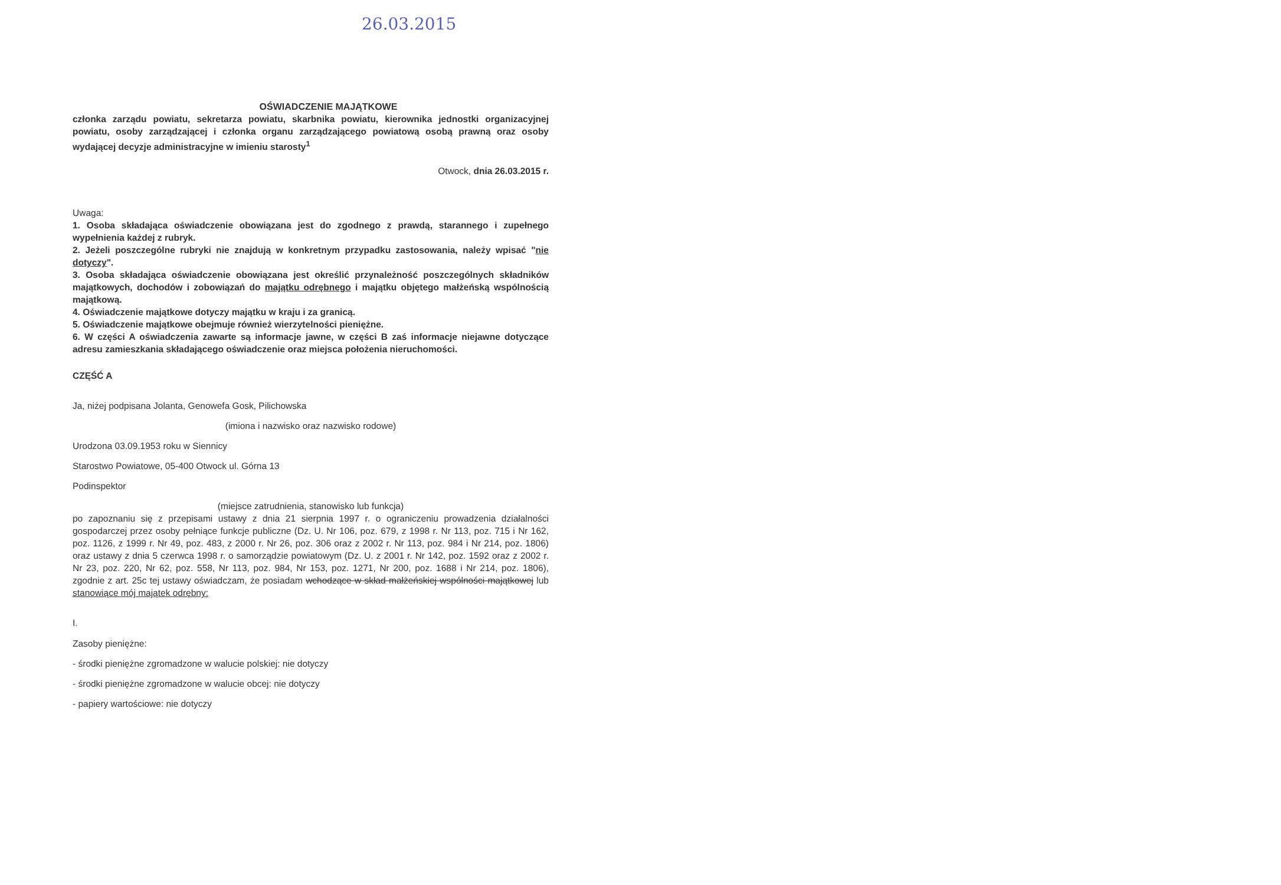26.03.2015
OŚWIADCZENIE MAJĄTKOWE
członka zarządu powiatu, sekretarza powiatu, skarbnika powiatu, kierownika jednostki organizacyjnej powiatu, osoby zarządzającej i członka organu zarządzającego powiatową osobą prawną oraz osoby wydającej decyzje administracyjne w imieniu starosty<sup>1</sup>
Otwock, dnia 26.03.2015 r.
Uwaga:
1. Osoba składająca oświadczenie obowiązana jest do zgodnego z prawdą, starannego i zupełnego wypełnienia każdej z rubryk.
2. Jeżeli poszczególne rubryki nie znajdują w konkretnym przypadku zastosowania, należy wpisać "nie dotyczy".
3. Osoba składająca oświadczenie obowiązana jest określić przynależność poszczególnych składników majątkowych, dochodów i zobowiązań do majątku odrębnego i majątku objętego małżeńską wspólnością majątkową.
4. Oświadczenie majątkowe dotyczy majątku w kraju i za granicą.
5. Oświadczenie majątkowe obejmuje również wierzytelności pieniężne.
6. W części A oświadczenia zawarte są informacje jawne, w części B zaś informacje niejawne dotyczące adresu zamieszkania składającego oświadczenie oraz miejsca położenia nieruchomości.
CZĘŚĆ A
Ja, niżej podpisana Jolanta, Genowefa Gosk, Pilichowska
(imiona i nazwisko oraz nazwisko rodowe)
Urodzona 03.09.1953 roku w Siennicy
Starostwo Powiatowe, 05-400 Otwock ul. Górna 13
Podinspektor
(miejsce zatrudnienia, stanowisko lub funkcja)
po zapoznaniu się z przepisami ustawy z dnia 21 sierpnia 1997 r. o ograniczeniu prowadzenia działalności gospodarczej przez osoby pełniące funkcje publiczne (Dz. U. Nr 106, poz. 679, z 1998 r. Nr 113, poz. 715 i Nr 162, poz. 1126, z 1999 r. Nr 49, poz. 483, z 2000 r. Nr 26, poz. 306 oraz z 2002 r. Nr 113, poz. 984 i Nr 214, poz. 1806) oraz ustawy z dnia 5 czerwca 1998 r. o samorządzie powiatowym (Dz. U. z 2001 r. Nr 142, poz. 1592 oraz z 2002 r. Nr 23, poz. 220, Nr 62, poz. 558, Nr 113, poz. 984, Nr 153, poz. 1271, Nr 200, poz. 1688 i Nr 214, poz. 1806), zgodnie z art. 25c tej ustawy oświadczam, że posiadam wchodzące w skład małżeńskiej wspólności majątkowej lub stanowiące mój majątek odrębny:
I.
Zasoby pieniężne:
- środki pieniężne zgromadzone w walucie polskiej: nie dotyczy
- środki pieniężne zgromadzone w walucie obcej: nie dotyczy
- papiery wartościowe: nie dotyczy